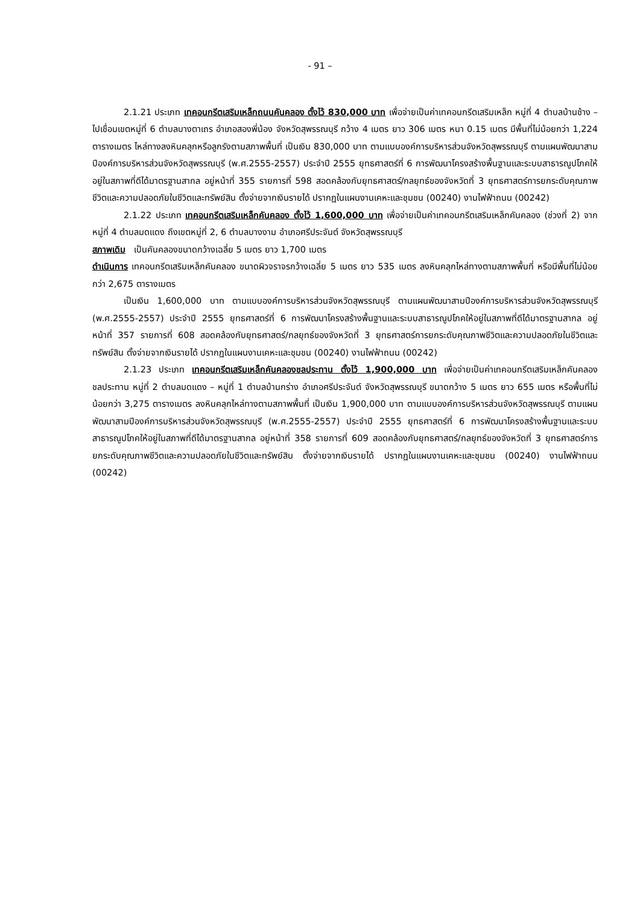- 91 –
2.1.21 ประเภท เทคอนกรีตเสริมเหล็กถนนคันคลอง ตั้งไว้ 830,000 บาท เพื่อจ่ายเป็นค่าเทคอนกรีตเสริมเหล็ก หมู่ที่ 4 ตำบลบ้านช้าง – ไปเชื่อมเขตหมู่ที่ 6 ตำบลบางตาเถร อำเภอสองพี่น้อง จังหวัดสุพรรณบุรี กว้าง 4 เมตร ยาว 306 เมตร หนา 0.15 เมตร มีพื้นที่ไม่น้อยกว่า 1,224 ตารางเมตร ไหล่ทางลงหินคลุกหรือลูกรังตามสภาพพื้นที่ เป็นเงิน 830,000 บาท ตามแบบองค์การบริหารส่วนจังหวัดสุพรรณบุรี ตามแผนพัฒนาสามปีองค์การบริหารส่วนจังหวัดสุพรรณบุรี (พ.ศ.2555-2557) ประจำปี 2555 ยุทธศาสตร์ที่ 6 การพัฒนาโครงสร้างพื้นฐานและระบบสาธารณูปโภคให้อยู่ในสภาพที่ดีได้มาตรฐานสากล อยู่หน้าที่ 355 รายการที่ 598 สอดคล้องกับยุทธศาสตร์/กลยุทธ์ของจังหวัดที่ 3 ยุทธศาสตร์การยกระดับคุณภาพชีวิตและความปลอดภัยในชีวิตและทรัพย์สิน ตั้งจ่ายจากเงินรายได้ ปรากฏในแผนงานเคหะและชุมชน (00240) งานไฟฟ้าถนน (00242)
2.1.22 ประเภท เทคอนกรีตเสริมเหล็กคันคลอง ตั้งไว้ 1,600,000 บาท เพื่อจ่ายเป็นค่าเทคอนกรีตเสริมเหล็กคันคลอง (ช่วงที่ 2) จากหมู่ที่ 4 ตำบลมดแดง ถึงเขตหมู่ที่ 2, 6 ตำบลบางงาม อำเภอศรีประจันต์ จังหวัดสุพรรณบุรี
สภาพเดิม เป็นคันคลองขนาดกว้างเฉลี่ย 5 เมตร ยาว 1,700 เมตร
ดำเนินการ เทคอนกรีตเสริมเหล็กคันคลอง ขนาดผิวจราจรกว้างเฉลี่ย 5 เมตร ยาว 535 เมตร ลงหินคลุกไหล่ทางตามสภาพพื้นที่ หรือมีพื้นที่ไม่น้อยกว่า 2,675 ตารางเมตร
เป็นเงิน 1,600,000 บาท ตามแบบองค์การบริหารส่วนจังหวัดสุพรรณบุรี ตามแผนพัฒนาสามปีองค์การบริหารส่วนจังหวัดสุพรรณบุรี (พ.ศ.2555-2557) ประจำปี 2555 ยุทธศาสตร์ที่ 6 การพัฒนาโครงสร้างพื้นฐานและระบบสาธารณูปโภคให้อยู่ในสภาพที่ดีได้มาตรฐานสากล อยู่หน้าที่ 357 รายการที่ 608 สอดคล้องกับยุทธศาสตร์/กลยุทธ์ของจังหวัดที่ 3 ยุทธศาสตร์การยกระดับคุณภาพชีวิตและความปลอดภัยในชีวิตและทรัพย์สิน ตั้งจ่ายจากเงินรายได้ ปรากฏในแผนงานเคหะและชุมชน (00240) งานไฟฟ้าถนน (00242)
2.1.23 ประเภท เทคอนกรีตเสริมเหล็กคันคลองชลประทาน ตั้งไว้ 1,900,000 บาท เพื่อจ่ายเป็นค่าเทคอนกรีตเสริมเหล็กคันคลองชลประทาน หมู่ที่ 2 ตำบลมดแดง – หมู่ที่ 1 ตำบลบ้านกร่าง อำเภอศรีประจันต์ จังหวัดสุพรรณบุรี ขนาดกว้าง 5 เมตร ยาว 655 เมตร หรือพื้นที่ไม่น้อยกว่า 3,275 ตารางเมตร ลงหินคลุกไหล่ทางตามสภาพพื้นที่ เป็นเงิน 1,900,000 บาท ตามแบบองค์การบริหารส่วนจังหวัดสุพรรณบุรี ตามแผนพัฒนาสามปีองค์การบริหารส่วนจังหวัดสุพรรณบุรี (พ.ศ.2555-2557) ประจำปี 2555 ยุทธศาสตร์ที่ 6 การพัฒนาโครงสร้างพื้นฐานและระบบสาธารณูปโภคให้อยู่ในสภาพที่ดีได้มาตรฐานสากล อยู่หน้าที่ 358 รายการที่ 609 สอดคล้องกับยุทธศาสตร์/กลยุทธ์ของจังหวัดที่ 3 ยุทธศาสตร์การยกระดับคุณภาพชีวิตและความปลอดภัยในชีวิตและทรัพย์สิน ตั้งจ่ายจากเงินรายได้ ปรากฏในแผนงานเคหะและชุมชน (00240) งานไฟฟ้าถนน (00242)